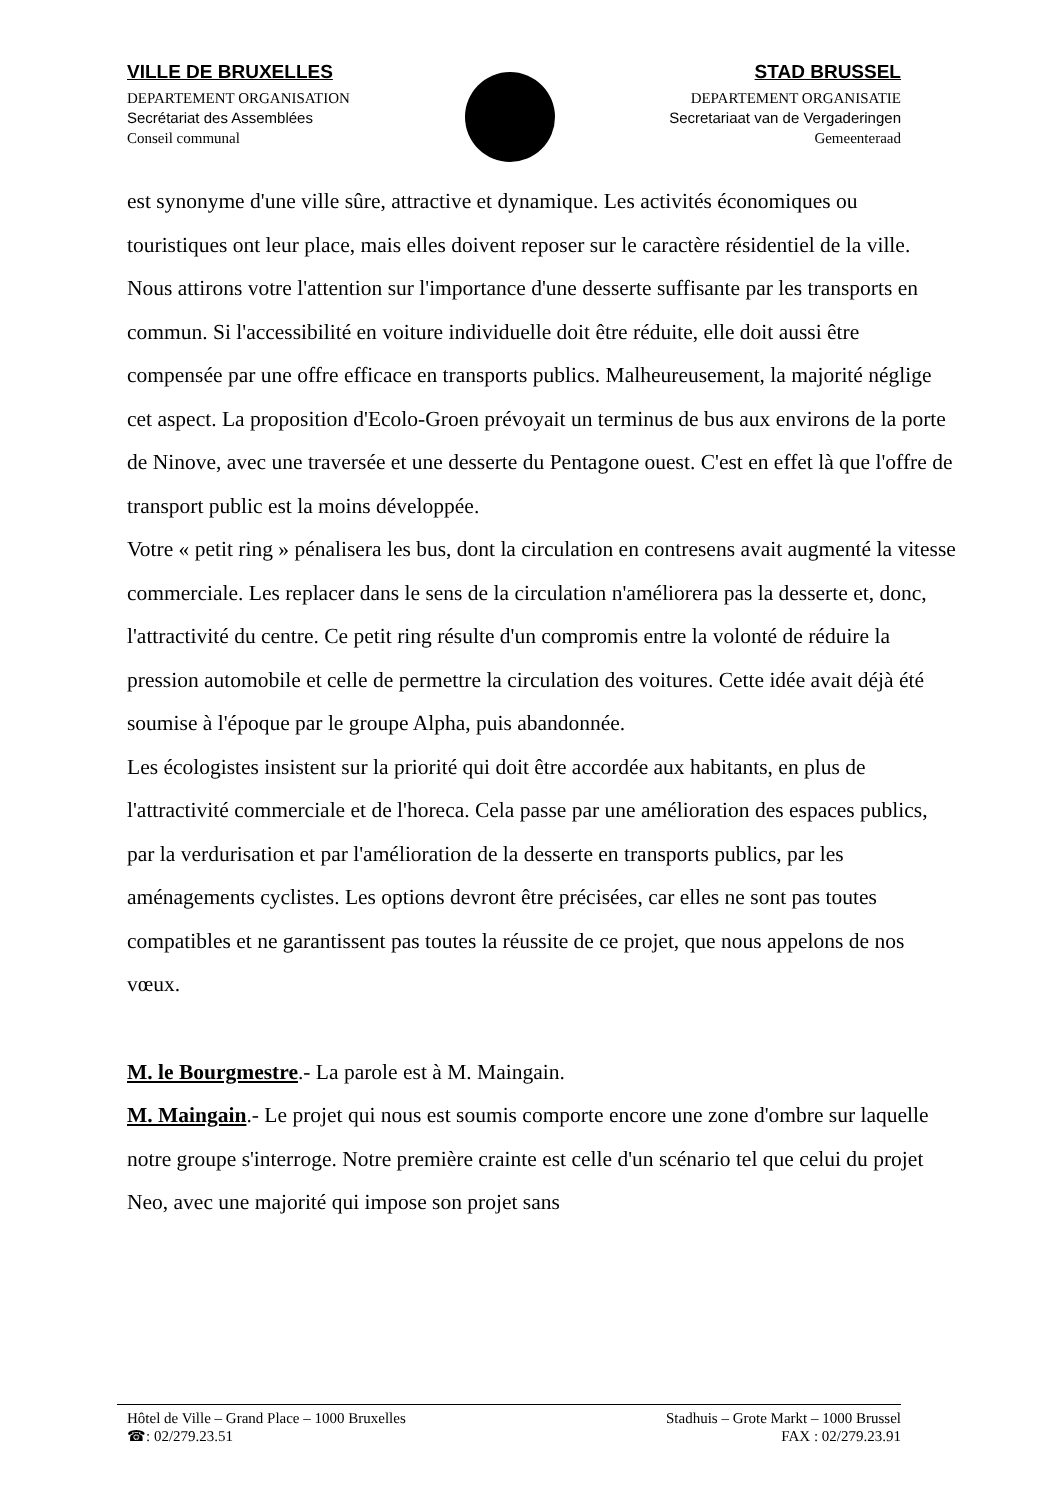VILLE DE BRUXELLES
DEPARTEMENT ORGANISATION
Secrétariat des Assemblées
Conseil communal
STAD BRUSSEL
DEPARTEMENT ORGANISATIE
Secretariaat van de Vergaderingen
Gemeenteraad
est synonyme d'une ville sûre, attractive et dynamique. Les activités économiques ou touristiques ont leur place, mais elles doivent reposer sur le caractère résidentiel de la ville.
Nous attirons votre l'attention sur l'importance d'une desserte suffisante par les transports en commun. Si l'accessibilité en voiture individuelle doit être réduite, elle doit aussi être compensée par une offre efficace en transports publics. Malheureusement, la majorité néglige cet aspect. La proposition d'Ecolo-Groen prévoyait un terminus de bus aux environs de la porte de Ninove, avec une traversée et une desserte du Pentagone ouest. C'est en effet là que l'offre de transport public est la moins développée.
Votre « petit ring » pénalisera les bus, dont la circulation en contresens avait augmenté la vitesse commerciale. Les replacer dans le sens de la circulation n'améliorera pas la desserte et, donc, l'attractivité du centre. Ce petit ring résulte d'un compromis entre la volonté de réduire la pression automobile et celle de permettre la circulation des voitures. Cette idée avait déjà été soumise à l'époque par le groupe Alpha, puis abandonnée.
Les écologistes insistent sur la priorité qui doit être accordée aux habitants, en plus de l'attractivité commerciale et de l'horeca. Cela passe par une amélioration des espaces publics, par la verdurisation et par l'amélioration de la desserte en transports publics, par les aménagements cyclistes. Les options devront être précisées, car elles ne sont pas toutes compatibles et ne garantissent pas toutes la réussite de ce projet, que nous appelons de nos vœux.
M. le Bourgmestre.- La parole est à M. Maingain.
M. Maingain.- Le projet qui nous est soumis comporte encore une zone d'ombre sur laquelle notre groupe s'interroge. Notre première crainte est celle d'un scénario tel que celui du projet Neo, avec une majorité qui impose son projet sans
Hôtel de Ville – Grand Place – 1000 Bruxelles
☎: 02/279.23.51
Stadhuis – Grote Markt – 1000 Brussel
FAX : 02/279.23.91